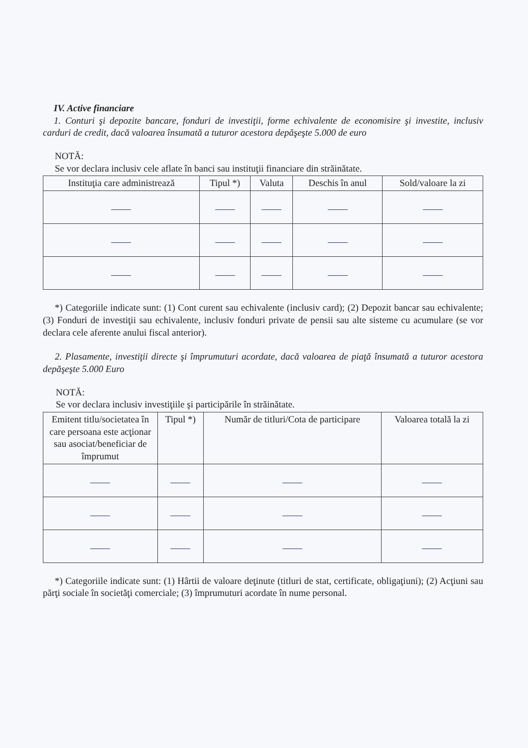IV. Active financiare
1. Conturi şi depozite bancare, fonduri de investiţii, forme echivalente de economisire şi investite, inclusiv carduri de credit, dacă valoarea însumată a tuturor acestora depăşeşte 5.000 de euro
NOTĂ:
Se vor declara inclusiv cele aflate în banci sau instituţii financiare din străinătate.
| Instituţia care administrează | Tipul *) | Valuta | Deschis în anul | Sold/valoare la zi |
| --- | --- | --- | --- | --- |
*) Categoriile indicate sunt: (1) Cont curent sau echivalente (inclusiv card); (2) Depozit bancar sau echivalente; (3) Fonduri de investiţii sau echivalente, inclusiv fonduri private de pensii sau alte sisteme cu acumulare (se vor declara cele aferente anului fiscal anterior).
2. Plasamente, investiţii directe şi împrumuturi acordate, dacă valoarea de piaţă însumată a tuturor acestora depăşeşte 5.000 Euro
NOTĂ:
Se vor declara inclusiv investiţiile şi participările în străinătate.
| Emitent titlu/societatea în care persoana este acţionar sau asociat/beneficiar de împrumut | Tipul *) | Număr de titluri/Cota de participare | Valoarea totală la zi |
| --- | --- | --- | --- |
*) Categoriile indicate sunt: (1) Hârtii de valoare deţinute (titluri de stat, certificate, obligaţiuni); (2) Acţiuni sau părţi sociale în societăţi comerciale; (3) împrumuturi acordate în nume personal.